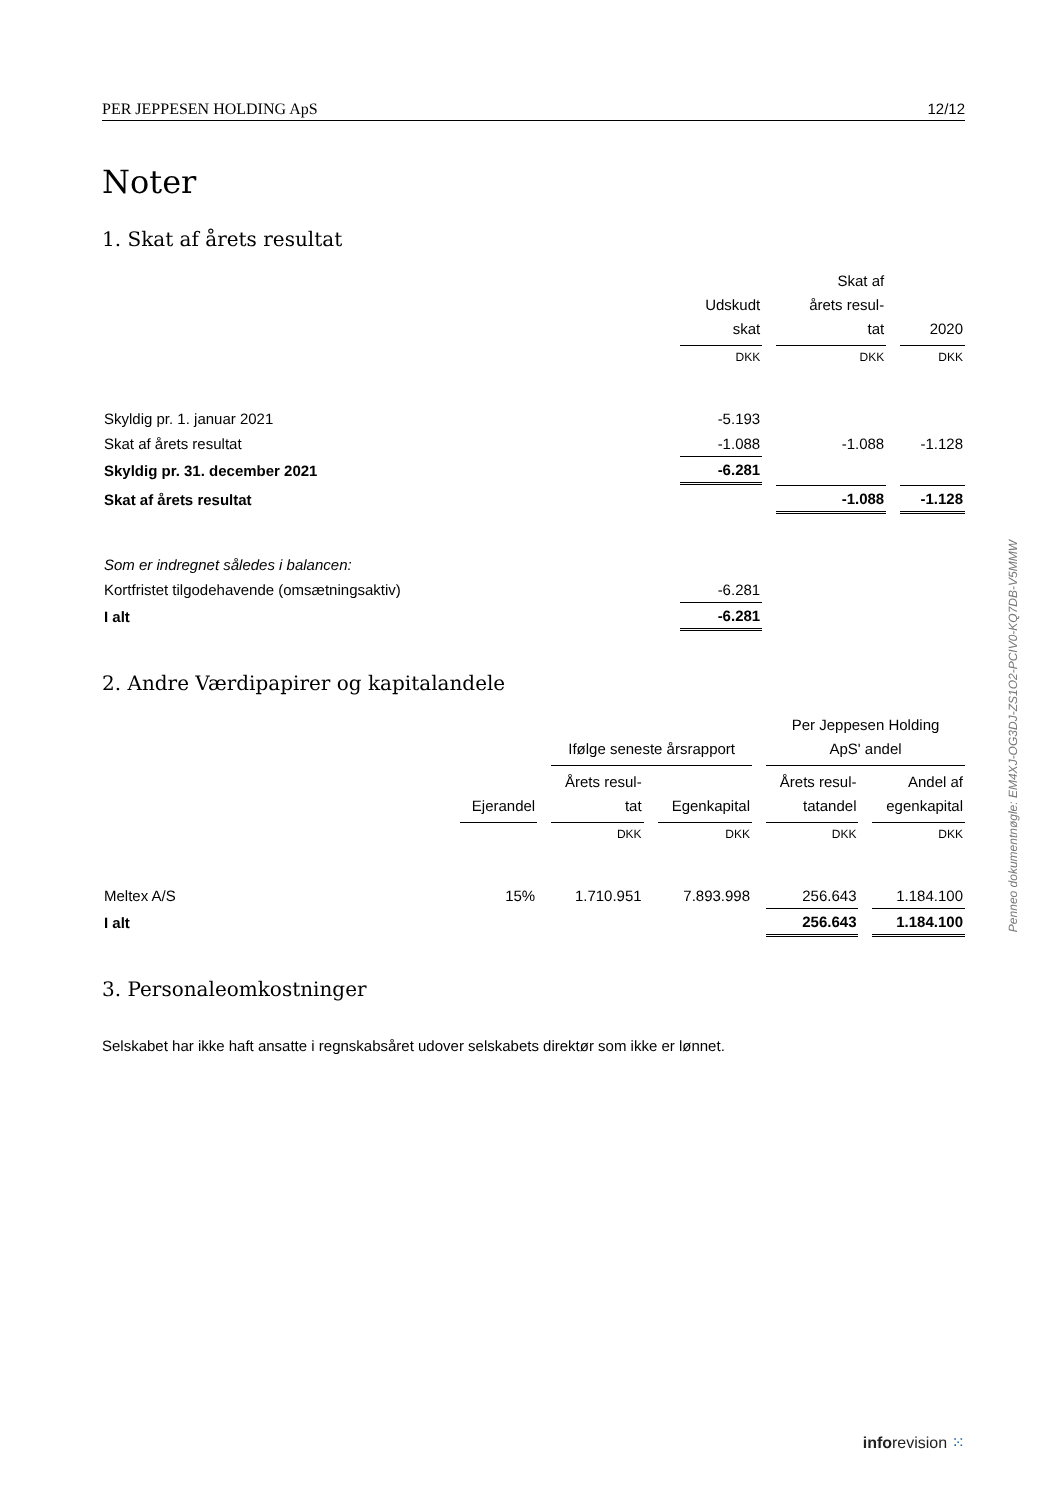PER JEPPESEN HOLDING ApS 12/12
Noter
1. Skat af årets resultat
| | Udskudt skat | Skat af årets resul- tat | 2020 |
| --- | --- | --- | --- |
| | DKK | DKK | DKK |
| Skyldig pr. 1. januar 2021 | -5.193 | | |
| Skat af årets resultat | -1.088 | -1.088 | -1.128 |
| Skyldig pr. 31. december 2021 | -6.281 | | |
| Skat af årets resultat | | -1.088 | -1.128 |
| Som er indregnet således i balancen: | | | |
| Kortfristet tilgodehavende (omsætningsaktiv) | -6.281 | | |
| I alt | -6.281 | | |
2. Andre Værdipapirer og kapitalandele
| | | Ifølge seneste årsrapport | | Per Jeppesen Holding ApS' andel | |
| --- | --- | --- | --- | --- | --- |
| | Ejerandel | Årets resul- tat | Egenkapital | Årets resul- tatandel | Andel af egenkapital |
| | | DKK | DKK | DKK | DKK |
| Meltex A/S | 15% | 1.710.951 | 7.893.998 | 256.643 | 1.184.100 |
| I alt | | | | 256.643 | 1.184.100 |
3. Personaleomkostninger
Selskabet har ikke haft ansatte i regnskabsåret udover selskabets direktør som ikke er lønnet.
Penneo dokumentnøgle: EM4XJ-OG3DJ-ZS1O2-PCIV0-KQ7DB-V5MMW
inforevision ⁙